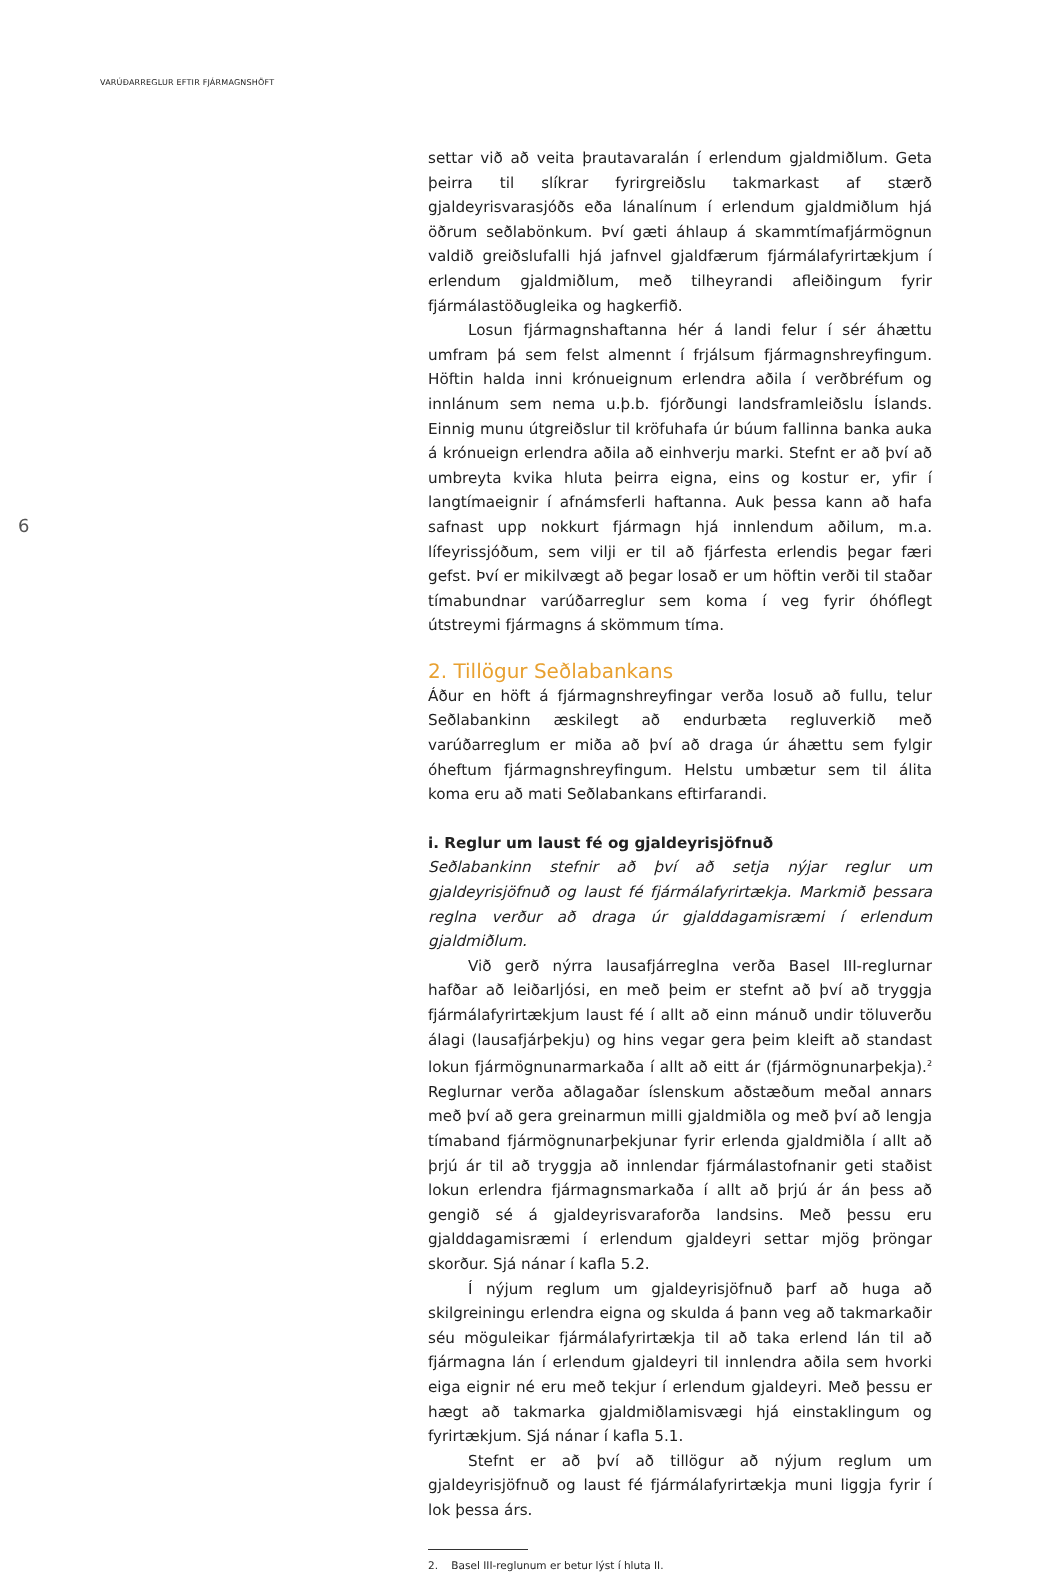VARÚÐARREGLUR EFTIR FJÁRMAGNSHÖFT
6
settar við að veita þrautavaralán í erlendum gjaldmiðlum. Geta þeirra til slíkrar fyrirgreiðslu takmarkast af stærð gjaldeyrisvarasjóðs eða lánalínum í erlendum gjaldmiðlum hjá öðrum seðlabönkum. Því gæti áhlaup á skammtímafjármögnun valdið greiðslufalli hjá jafnvel gjaldfærum fjármálafyrirtækjum í erlendum gjaldmiðlum, með tilheyrandi afleiðingum fyrir fjármálastöðugleika og hagkerfið.
Losun fjármagnshaftanna hér á landi felur í sér áhættu umfram þá sem felst almennt í frjálsum fjármagnshreyfingum. Höftin halda inni krónueignum erlendra aðila í verðbréfum og innlánum sem nema u.þ.b. fjórðungi landsframleiðslu Íslands. Einnig munu útgreiðslur til kröfuhafa úr búum fallinna banka auka á krónueign erlendra aðila að einhverju marki. Stefnt er að því að umbreyta kvika hluta þeirra eigna, eins og kostur er, yfir í langtímaeignir í afnámsferli haftanna. Auk þessa kann að hafa safnast upp nokkurt fjármagn hjá innlendum aðilum, m.a. lífeyrissjóðum, sem vilji er til að fjárfesta erlendis þegar færi gefst. Því er mikilvægt að þegar losað er um höftin verði til staðar tímabundnar varúðarreglur sem koma í veg fyrir óhóflegt útstreymi fjármagns á skömmum tíma.
2. Tillögur Seðlabankans
Áður en höft á fjármagnshreyfingar verða losuð að fullu, telur Seðlabankinn æskilegt að endurbæta regluverkið með varúðarreglum er miða að því að draga úr áhættu sem fylgir óheftum fjármagnshreyfingum. Helstu umbætur sem til álita koma eru að mati Seðlabankans eftirfarandi.
i. Reglur um laust fé og gjaldeyrisjöfnuð
Seðlabankinn stefnir að því að setja nýjar reglur um gjaldeyrisjöfnuð og laust fé fjármálafyrirtækja. Markmið þessara reglna verður að draga úr gjalddagamisræmi í erlendum gjaldmiðlum.
Við gerð nýrra lausafjárreglna verða Basel III-reglurnar hafðar að leiðarljósi, en með þeim er stefnt að því að tryggja fjármálafyrirtækjum laust fé í allt að einn mánuð undir töluverðu álagi (lausafjárþekju) og hins vegar gera þeim kleift að standast lokun fjármögnunarmarkaða í allt að eitt ár (fjármögnunarþekja).<sup>2</sup> Reglurnar verða aðlagaðar íslenskum aðstæðum meðal annars með því að gera greinarmun milli gjaldmiðla og með því að lengja tímaband fjármögnunarþekjunar fyrir erlenda gjaldmiðla í allt að þrjú ár til að tryggja að innlendar fjármálastofnanir geti staðist lokun erlendra fjármagnsmarkaða í allt að þrjú ár án þess að gengið sé á gjaldeyrisvaraforða landsins. Með þessu eru gjalddagamisræmi í erlendum gjaldeyri settar mjög þröngar skorður. Sjá nánar í kafla 5.2.
Í nýjum reglum um gjaldeyrisjöfnuð þarf að huga að skilgreiningu erlendra eigna og skulda á þann veg að takmarkaðir séu möguleikar fjármálafyrirtækja til að taka erlend lán til að fjármagna lán í erlendum gjaldeyri til innlendra aðila sem hvorki eiga eignir né eru með tekjur í erlendum gjaldeyri. Með þessu er hægt að takmarka gjaldmiðlamisvægi hjá einstaklingum og fyrirtækjum. Sjá nánar í kafla 5.1.
Stefnt er að því að tillögur að nýjum reglum um gjaldeyrisjöfnuð og laust fé fjármálafyrirtækja muni liggja fyrir í lok þessa árs.
2. Basel III-reglunum er betur lýst í hluta II.